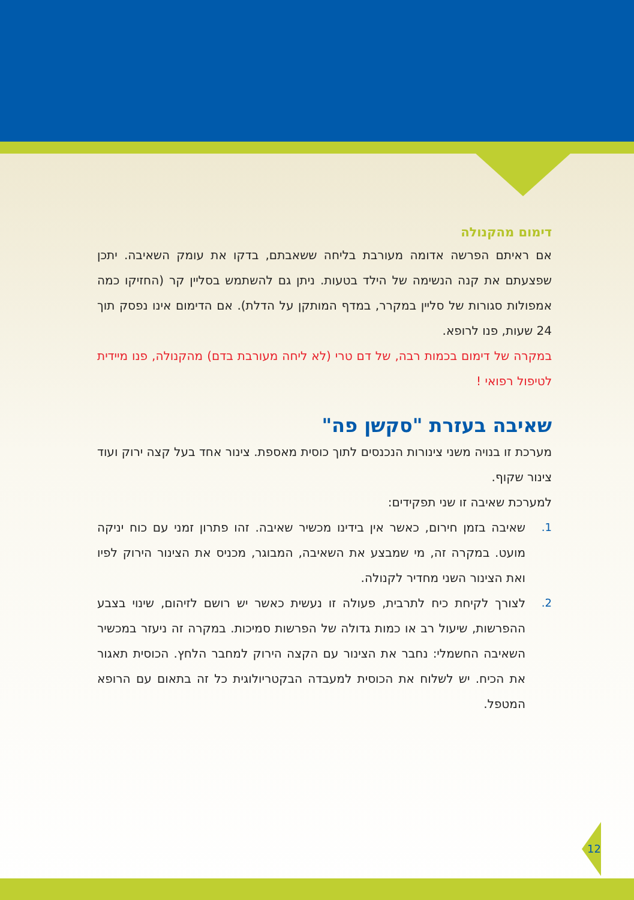דימום מהקנולה
אם ראיתם הפרשה אדומה מעורבת בליחה ששאבתם, בדקו את עומק השאיבה. יתכן שפצעתם את קנה הנשימה של הילד בטעות. ניתן גם להשתמש בסליין קר (החזיקו כמה אמפולות סגורות של סליין במקרר, במדף המותקן על הדלת). אם הדימום אינו נפסק תוך 24 שעות, פנו לרופא.
במקרה של דימום בכמות רבה, של דם טרי (לא ליחה מעורבת בדם) מהקנולה, פנו מיידית לטיפול רפואי !
שאיבה בעזרת "סקשן פה"
מערכת זו בנויה משני צינורות הנכנסים לתוך כוסית מאספת. צינור אחד בעל קצה ירוק ועוד צינור שקוף.
למערכת שאיבה זו שני תפקידים:
1. שאיבה בזמן חירום, כאשר אין בידינו מכשיר שאיבה. זהו פתרון זמני עם כוח יניקה מועט. במקרה זה, מי שמבצע את השאיבה, המבוגר, מכניס את הצינור הירוק לפיו ואת הצינור השני מחדיר לקנולה.
2. לצורך לקיחת כיח לתרבית, פעולה זו נעשית כאשר יש רושם לזיהום, שינוי בצבע ההפרשות, שיעול רב או כמות גדולה של הפרשות סמיכות. במקרה זה ניעזר במכשיר השאיבה החשמלי: נחבר את הצינור עם הקצה הירוק למחבר הלחץ. הכוסית תאגור את הכיח. יש לשלוח את הכוסית למעבדה הבקטריולוגית כל זה בתאום עם הרופא המטפל.
12